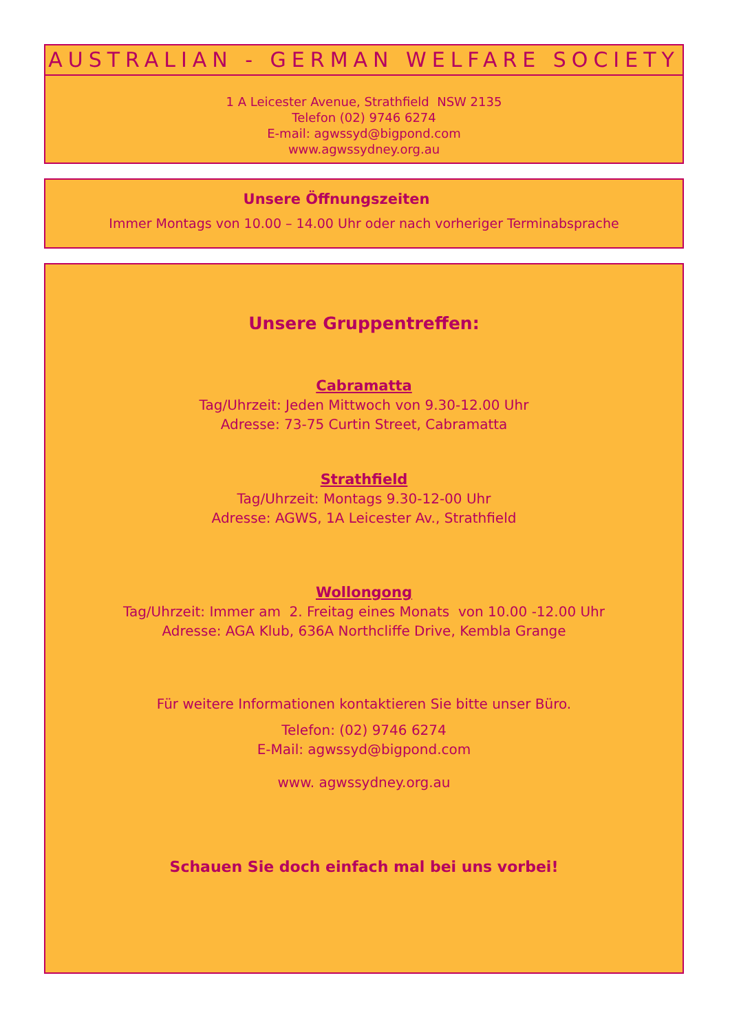AUSTRALIAN - GERMAN WELFARE SOCIETY
1 A Leicester Avenue, Strathfield NSW 2135
Telefon (02) 9746 6274
E-mail: agwssyd@bigpond.com
www.agwssydney.org.au
Unsere Öffnungszeiten
Immer Montags von 10.00 – 14.00 Uhr oder nach vorheriger Terminabsprache
Unsere Gruppentreffen:
Cabramatta
Tag/Uhrzeit: Jeden Mittwoch von 9.30-12.00 Uhr
Adresse: 73-75 Curtin Street, Cabramatta
Strathfield
Tag/Uhrzeit: Montags 9.30-12-00 Uhr
Adresse: AGWS, 1A Leicester Av., Strathfield
Wollongong
Tag/Uhrzeit: Immer am 2. Freitag eines Monats von 10.00 -12.00 Uhr
Adresse: AGA Klub, 636A Northcliffe Drive, Kembla Grange
Für weitere Informationen kontaktieren Sie bitte unser Büro.
Telefon: (02) 9746 6274
E-Mail: agwssyd@bigpond.com
www. agwssydney.org.au
Schauen Sie doch einfach mal bei uns vorbei!